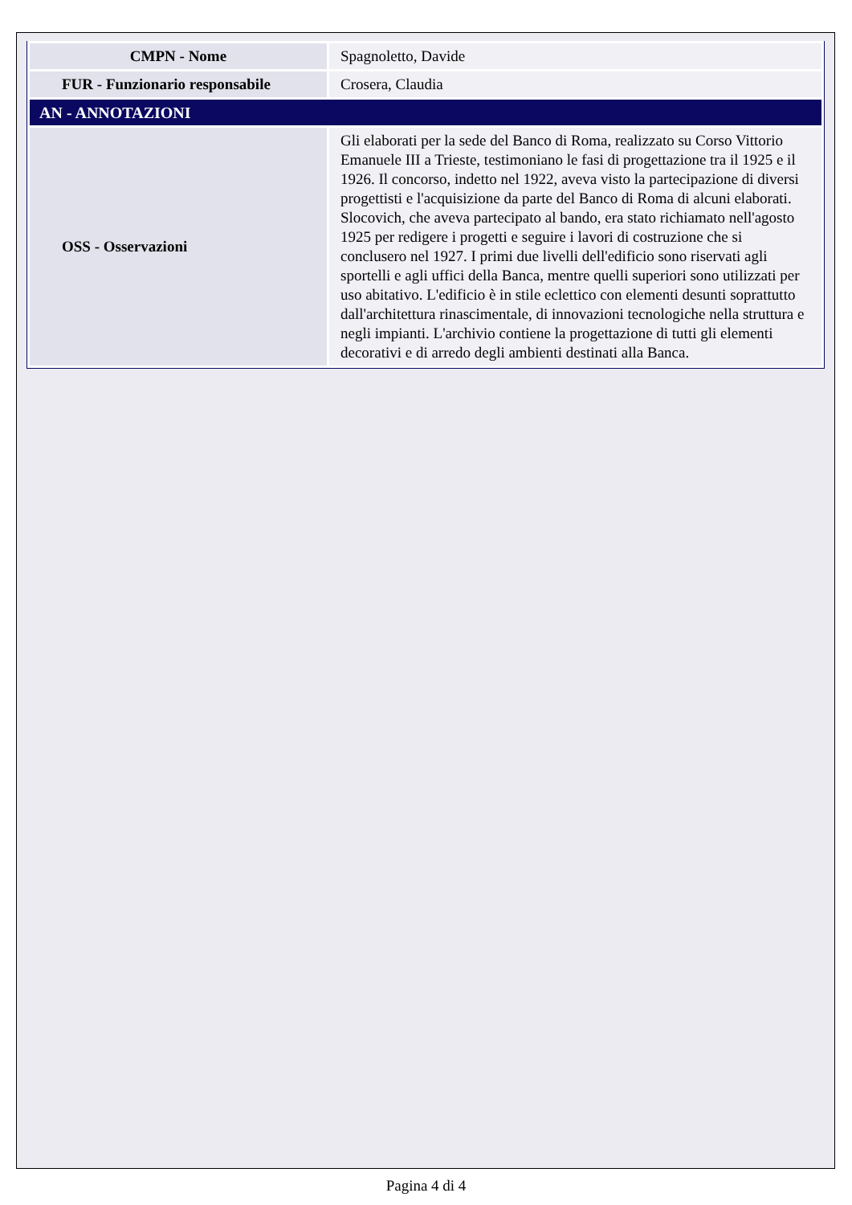| CMPN - Nome | Spagnoletto, Davide |
| FUR - Funzionario responsabile | Crosera, Claudia |
| AN - ANNOTAZIONI | |
| OSS - Osservazioni | Gli elaborati per la sede del Banco di Roma, realizzato su Corso Vittorio Emanuele III a Trieste, testimoniano le fasi di progettazione tra il 1925 e il 1926. Il concorso, indetto nel 1922, aveva visto la partecipazione di diversi progettisti e l'acquisizione da parte del Banco di Roma di alcuni elaborati. Slocovich, che aveva partecipato al bando, era stato richiamato nell'agosto 1925 per redigere i progetti e seguire i lavori di costruzione che si conclusero nel 1927. I primi due livelli dell'edificio sono riservati agli sportelli e agli uffici della Banca, mentre quelli superiori sono utilizzati per uso abitativo. L'edificio è in stile eclettico con elementi desunti soprattutto dall'architettura rinascimentale, di innovazioni tecnologiche nella struttura e negli impianti. L'archivio contiene la progettazione di tutti gli elementi decorativi e di arredo degli ambienti destinati alla Banca. |
Pagina 4 di 4